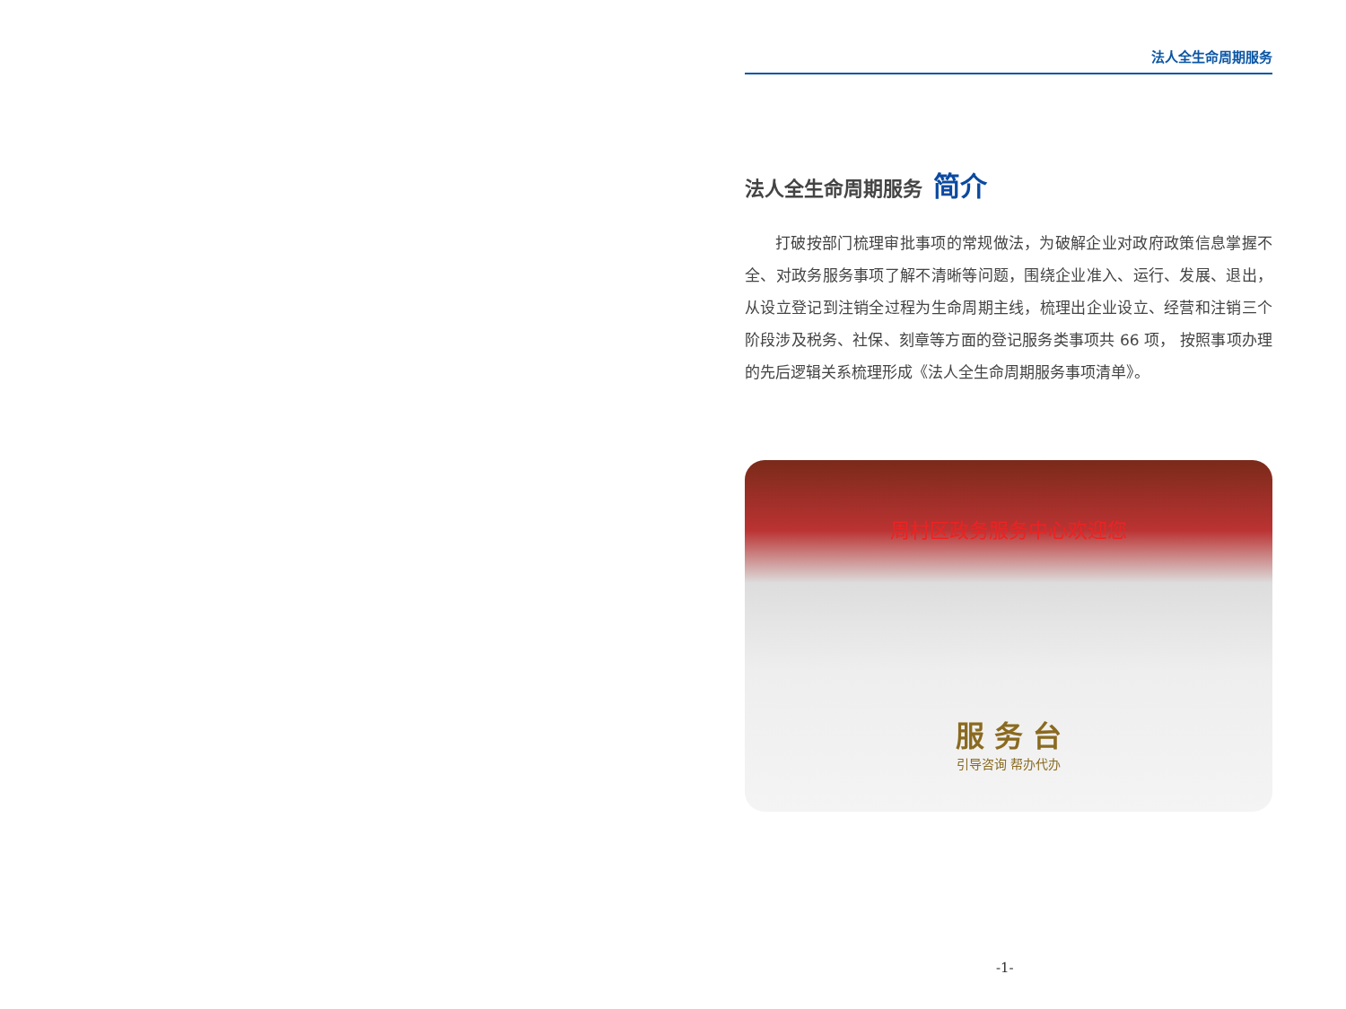法人全生命周期服务
法人全生命周期服务 简介
打破按部门梳理审批事项的常规做法，为破解企业对政府政策信息掌握不全、对政务服务事项了解不清晰等问题，围绕企业准入、运行、发展、退出，从设立登记到注销全过程为生命周期主线，梳理出企业设立、经营和注销三个阶段涉及税务、社保、刻章等方面的登记服务类事项共 66 项， 按照事项办理的先后逻辑关系梳理形成《法人全生命周期服务事项清单》。
周村区政务服务中心欢迎您
服 务 台
引导咨询 帮办代办
-1-